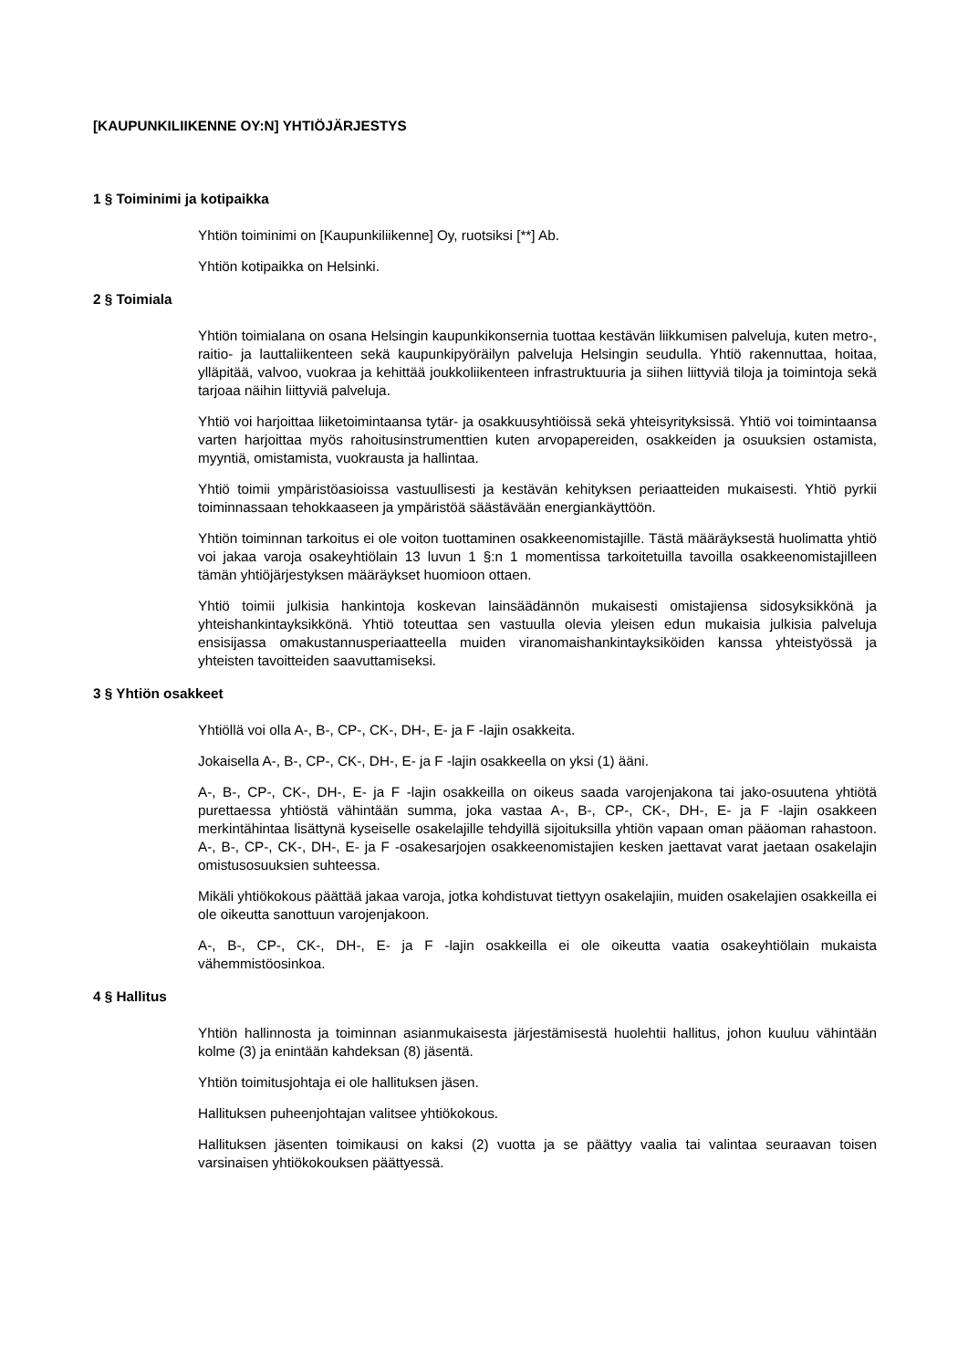[KAUPUNKILIIKENNE OY:N] YHTIÖJÄRJESTYS
1 § Toiminimi ja kotipaikka
Yhtiön toiminimi on [Kaupunkiliikenne] Oy, ruotsiksi [**] Ab.
Yhtiön kotipaikka on Helsinki.
2 § Toimiala
Yhtiön toimialana on osana Helsingin kaupunkikonsernia tuottaa kestävän liikkumisen palveluja, kuten metro-, raitio- ja lauttaliikenteen sekä kaupunkipyöräilyn palveluja Helsingin seudulla. Yhtiö rakennuttaa, hoitaa, ylläpitää, valvoo, vuokraa ja kehittää joukkoliikenteen infrastruktuuria ja siihen liittyviä tiloja ja toimintoja sekä tarjoaa näihin liittyviä palveluja.
Yhtiö voi harjoittaa liiketoimintaansa tytär- ja osakkuusyhtiöissä sekä yhteisyrityksissä. Yhtiö voi toimintaansa varten harjoittaa myös rahoitusinstrumenttien kuten arvopapereiden, osakkeiden ja osuuksien ostamista, myyntiä, omistamista, vuokrausta ja hallintaa.
Yhtiö toimii ympäristöasioissa vastuullisesti ja kestävän kehityksen periaatteiden mukaisesti. Yhtiö pyrkii toiminnassaan tehokkaaseen ja ympäristöä säästävään energiankäyttöön.
Yhtiön toiminnan tarkoitus ei ole voiton tuottaminen osakkeenomistajille. Tästä määräyksestä huolimatta yhtiö voi jakaa varoja osakeyhtiölain 13 luvun 1 §:n 1 momentissa tarkoitetuilla tavoilla osakkeenomistajilleen tämän yhtiöjärjestyksen määräykset huomioon ottaen.
Yhtiö toimii julkisia hankintoja koskevan lainsäädännön mukaisesti omistajiensa sidosyksikkönä ja yhteishankintayksikkönä. Yhtiö toteuttaa sen vastuulla olevia yleisen edun mukaisia julkisia palveluja ensisijassa omakustannusperiaatteella muiden viranomaishankintayksiköiden kanssa yhteistyössä ja yhteisten tavoitteiden saavuttamiseksi.
3 § Yhtiön osakkeet
Yhtiöllä voi olla A-, B-, CP-, CK-, DH-, E- ja F -lajin osakkeita.
Jokaisella A-, B-, CP-, CK-, DH-, E- ja F -lajin osakkeella on yksi (1) ääni.
A-, B-, CP-, CK-, DH-, E- ja F -lajin osakkeilla on oikeus saada varojenjakona tai jako-osuutena yhtiötä purettaessa yhtiöstä vähintään summa, joka vastaa A-, B-, CP-, CK-, DH-, E- ja F -lajin osakkeen merkintähintaa lisättynä kyseiselle osakelajille tehdyillä sijoituksilla yhtiön vapaan oman pääoman rahastoon. A-, B-, CP-, CK-, DH-, E- ja F -osakesarjojen osakkeenomistajien kesken jaettavat varat jaetaan osakelajin omistusosuuksien suhteessa.
Mikäli yhtiökokous päättää jakaa varoja, jotka kohdistuvat tiettyyn osakelajiin, muiden osakelajien osakkeilla ei ole oikeutta sanottuun varojenjakoon.
A-, B-, CP-, CK-, DH-, E- ja F -lajin osakkeilla ei ole oikeutta vaatia osakeyhtiölain mukaista vähemmistöosinkoa.
4 § Hallitus
Yhtiön hallinnosta ja toiminnan asianmukaisesta järjestämisestä huolehtii hallitus, johon kuuluu vähintään kolme (3) ja enintään kahdeksan (8) jäsentä.
Yhtiön toimitusjohtaja ei ole hallituksen jäsen.
Hallituksen puheenjohtajan valitsee yhtiökokous.
Hallituksen jäsenten toimikausi on kaksi (2) vuotta ja se päättyy vaalia tai valintaa seuraavan toisen varsinaisen yhtiökokouksen päättyessä.